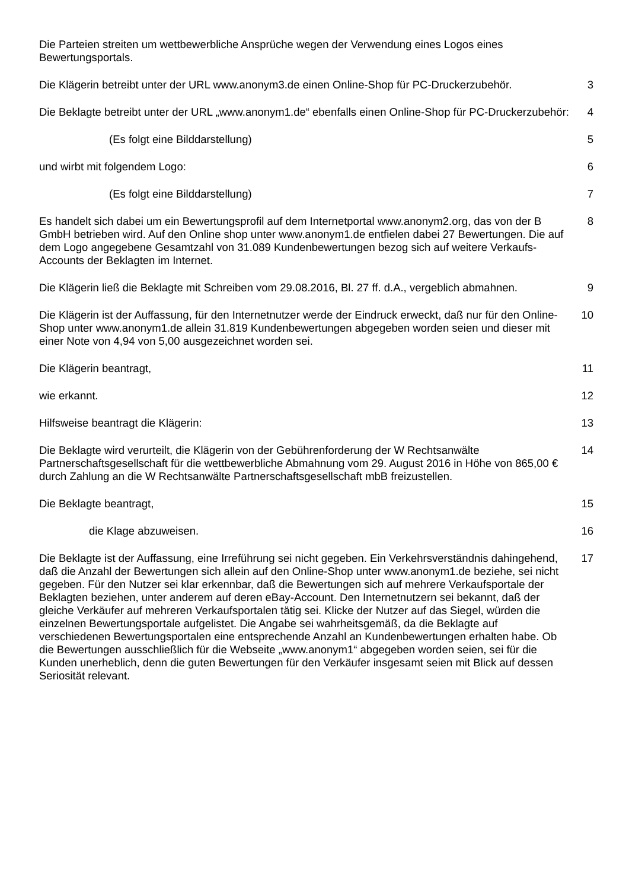Die Parteien streiten um wettbewerbliche Ansprüche wegen der Verwendung eines Logos eines Bewertungsportals.
Die Klägerin betreibt unter der URL www.anonym3.de einen Online-Shop für PC-Druckerzubehör.
3
Die Beklagte betreibt unter der URL „www.anonym1.de“ ebenfalls einen Online-Shop für PC-Druckerzubehör:
4
(Es folgt eine Bilddarstellung) 5
und wirbt mit folgendem Logo: 6
(Es folgt eine Bilddarstellung) 7
Es handelt sich dabei um ein Bewertungsprofil auf dem Internetportal www.anonym2.org, das von der B GmbH betrieben wird. Auf den Online shop unter www.anonym1.de entfielen dabei 27 Bewertungen. Die auf dem Logo angegebene Gesamtzahl von 31.089 Kundenbewertungen bezog sich auf weitere Verkaufs-Accounts der Beklagten im Internet.
8
Die Klägerin ließ die Beklagte mit Schreiben vom 29.08.2016, Bl. 27 ff. d.A., vergeblich abmahnen.
9
Die Klägerin ist der Auffassung, für den Internetnutzer werde der Eindruck erweckt, daß nur für den Online-Shop unter www.anonym1.de allein 31.819 Kundenbewertungen abgegeben worden seien und dieser mit einer Note von 4,94 von 5,00 ausgezeichnet worden sei.
10
Die Klägerin beantragt, 11
wie erkannt. 12
Hilfsweise beantragt die Klägerin: 13
Die Beklagte wird verurteilt, die Klägerin von der Gebührenforderung der W Rechtsanwälte Partnerschaftsgesellschaft für die wettbewerbliche Abmahnung vom 29. August 2016 in Höhe von 865,00 € durch Zahlung an die W Rechtsanwälte Partnerschaftsgesellschaft mbB freizustellen.
14
Die Beklagte beantragt, 15
die Klage abzuweisen. 16
Die Beklagte ist der Auffassung, eine Irreführung sei nicht gegeben. Ein Verkehrsverständnis dahingehend, daß die Anzahl der Bewertungen sich allein auf den Online-Shop unter www.anonym1.de beziehe, sei nicht gegeben. Für den Nutzer sei klar erkennbar, daß die Bewertungen sich auf mehrere Verkaufsportale der Beklagten beziehen, unter anderem auf deren eBay-Account. Den Internetnutzern sei bekannt, daß der gleiche Verkäufer auf mehreren Verkaufsportalen tätig sei. Klicke der Nutzer auf das Siegel, würden die einzelnen Bewertungsportale aufgelistet. Die Angabe sei wahrheitsgemäß, da die Beklagte auf verschiedenen Bewertungsportalen eine entsprechende Anzahl an Kundenbewertungen erhalten habe. Ob die Bewertungen ausschließlich für die Webseite „www.anonym1“ abgegeben worden seien, sei für die Kunden unerheblich, denn die guten Bewertungen für den Verkäufer insgesamt seien mit Blick auf dessen Seriosität relevant.
17